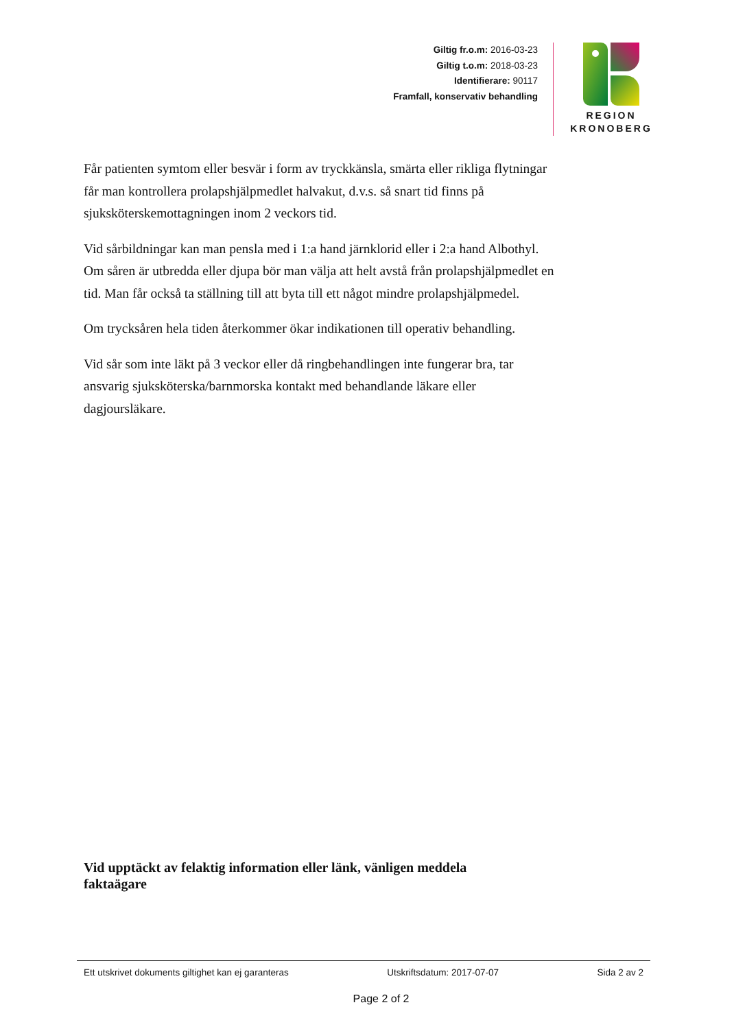Giltig fr.o.m: 2016-03-23
Giltig t.o.m: 2018-03-23
Identifierare: 90117
Framfall, konservativ behandling
REGION
KRONOBERG
Får patienten symtom eller besvär i form av tryckkänsla, smärta eller rikliga flytningar får man kontrollera prolapshjälpmedlet halvakut, d.v.s. så snart tid finns på sjuksköterskemottagningen inom 2 veckors tid.
Vid sårbildningar kan man pensla med i 1:a hand järnklorid eller i 2:a hand Albothyl. Om såren är utbredda eller djupa bör man välja att helt avstå från prolapshjälpmedlet en tid. Man får också ta ställning till att byta till ett något mindre prolapshjälpmedel.
Om trycksåren hela tiden återkommer ökar indikationen till operativ behandling.
Vid sår som inte läkt på 3 veckor eller då ringbehandlingen inte fungerar bra, tar ansvarig sjuksköterska/barnmorska kontakt med behandlande läkare eller dagjoursläkare.
Vid upptäckt av felaktig information eller länk, vänligen meddela faktaägare
Ett utskrivet dokuments giltighet kan ej garanteras Utskriftsdatum: 2017-07-07 Sida 2 av 2
Page 2 of 2